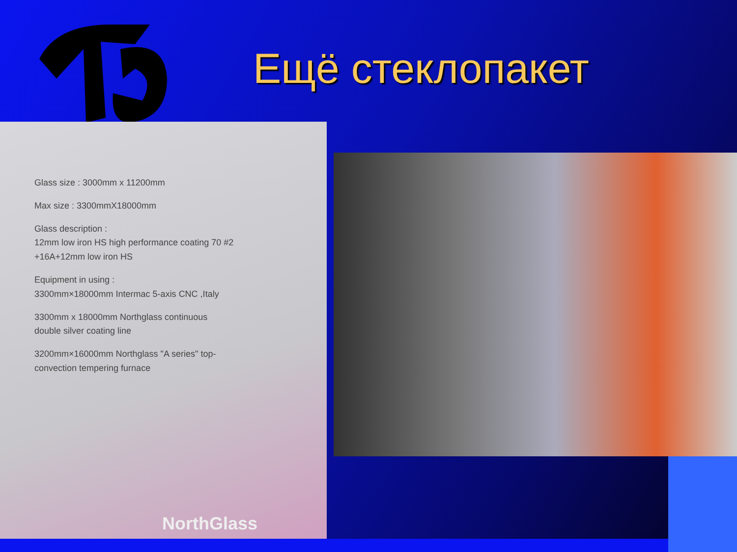Ещё стеклопакет
Glass size : 3000mm x 11200mm
Max size : 3300mmX18000mm
Glass description :
12mm low iron HS high performance coating 70 #2
+16A+12mm low iron HS
Equipment in using :
3300mm×18000mm Intermac 5-axis CNC ,Italy
3300mm x 18000mm Northglass continuous
double silver coating line
3200mm×16000mm Northglass "A series" top-
convection tempering furnace
NorthGlass